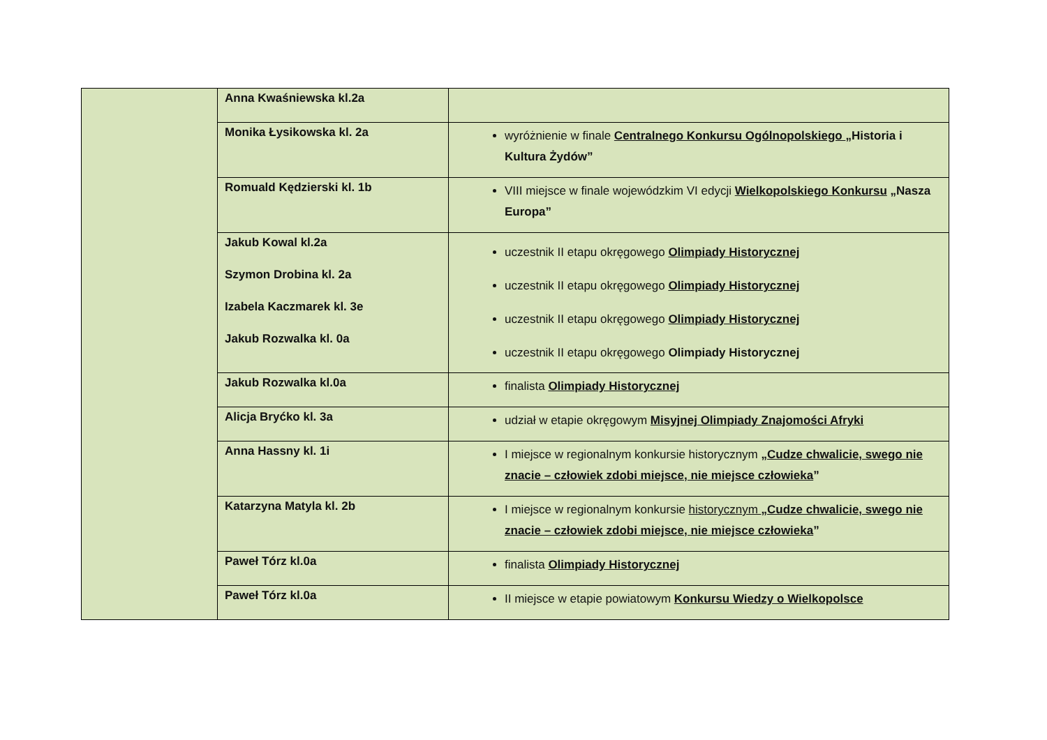| | Anna Kwaśniewska kl.2a | |
| | Monika Łysikowska kl. 2a | wyróżnienie w finale Centralnego Konkursu Ogólnopolskiego „Historia i Kultura Żydów” |
| | Romuald Kędzierski kl. 1b | VIII miejsce w finale wojewódzkim VI edycji Wielkopolskiego Konkursu „Nasza Europa” |
| | Jakub Kowal kl.2a Szymon Drobina kl. 2a Izabela Kaczmarek kl. 3e Jakub Rozwalka kl. 0a | uczestnik II etapu okręgowego Olimpiady Historycznej uczestnik II etapu okręgowego Olimpiady Historycznej uczestnik II etapu okręgowego Olimpiady Historycznej uczestnik II etapu okręgowego Olimpiady Historycznej |
| | Jakub Rozwalka kl.0a | finalista Olimpiady Historycznej |
| | Alicja Bryćko kl. 3a | udział w etapie okręgowym Misyjnej Olimpiady Znajomości Afryki |
| | Anna Hassny kl. 1i | I miejsce w regionalnym konkursie historycznym „ Cudze chwalicie, swego nie znacie – człowiek zdobi miejsce, nie miejsce człowieka ” |
| | Katarzyna Matyla kl. 2b | I miejsce w regionalnym konkursie historycznym „Cudze chwalicie, swego nie znacie – człowiek zdobi miejsce, nie miejsce człowieka ” |
| | Paweł Tórz kl.0a | finalista Olimpiady Historycznej |
| | Paweł Tórz kl.0a | II miejsce w etapie powiatowym Konkursu Wiedzy o Wielkopolsce |